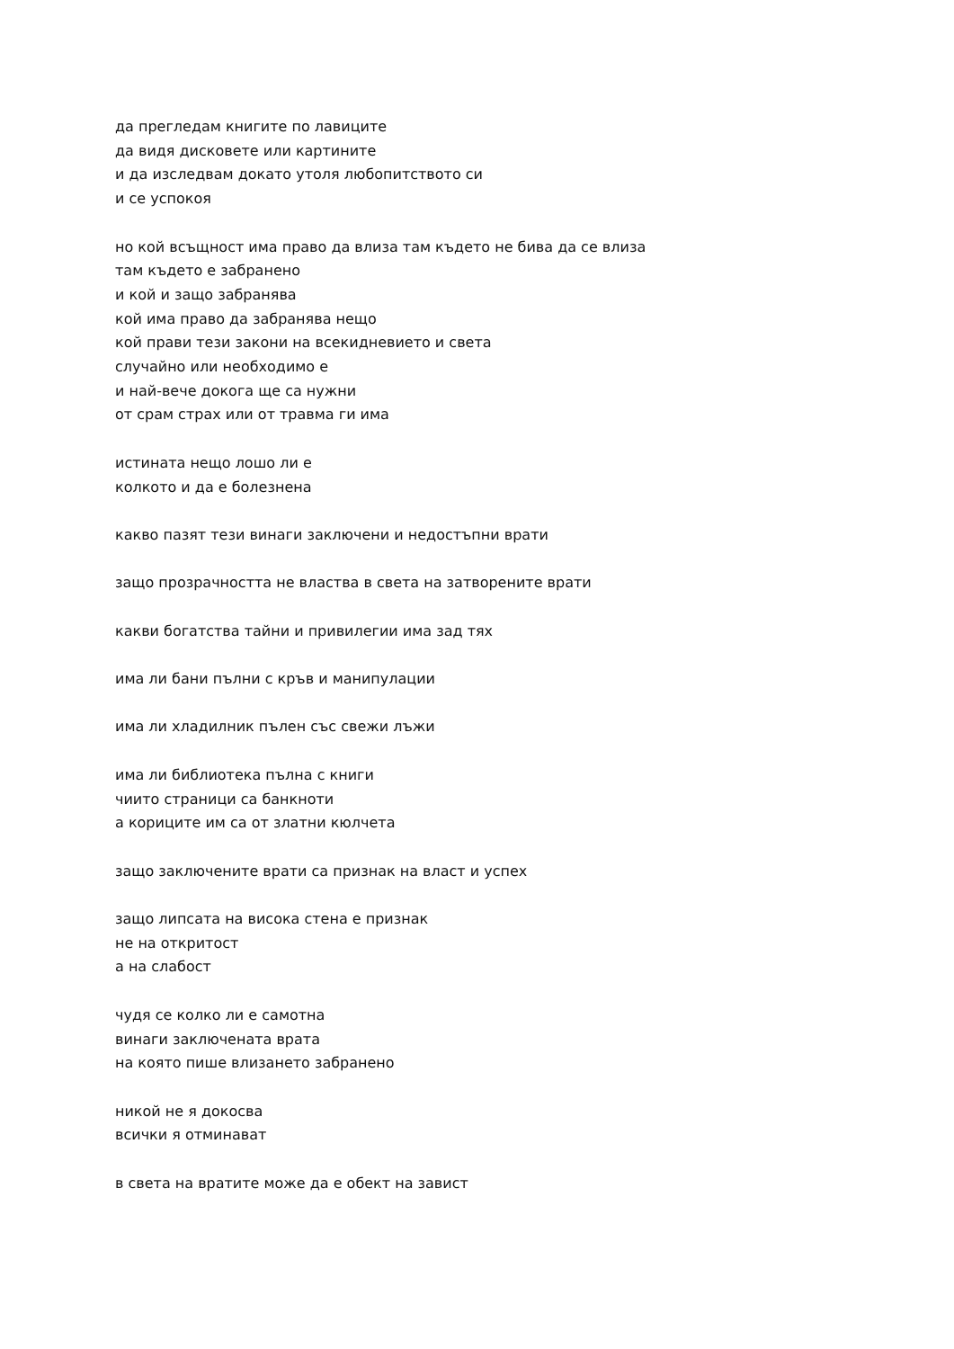да прегледам книгите по лавиците
да видя дисковете или картините
и да изследвам докато утоля любопитството си
и се успокоя
но кой всъщност има право да влиза там където не бива да се влиза
там където е забранено
и кой и защо забранява
кой има право да забранява нещо
кой прави тези закони на всекидневието и света
случайно или необходимо е
и най-вече докога ще са нужни
от срам страх или от травма ги има
истината нещо лошо ли е
колкото и да е болезнена
какво пазят тези винаги заключени и недостъпни врати
защо прозрачността не властва в света на затворените врати
какви богатства тайни и привилегии има зад тях
има ли бани пълни с кръв и манипулации
има ли хладилник пълен със свежи лъжи
има ли библиотека пълна с книги
чиито страници са банкноти
а кориците им са от златни кюлчета
защо заключените врати са признак на власт и успех
защо липсата на висока стена е признак
не на откритост
а на слабост
чудя се колко ли е самотна
винаги заключената врата
на която пише влизането забранено
никой не я докосва
всички я отминават
в света на вратите може да е обект на завист